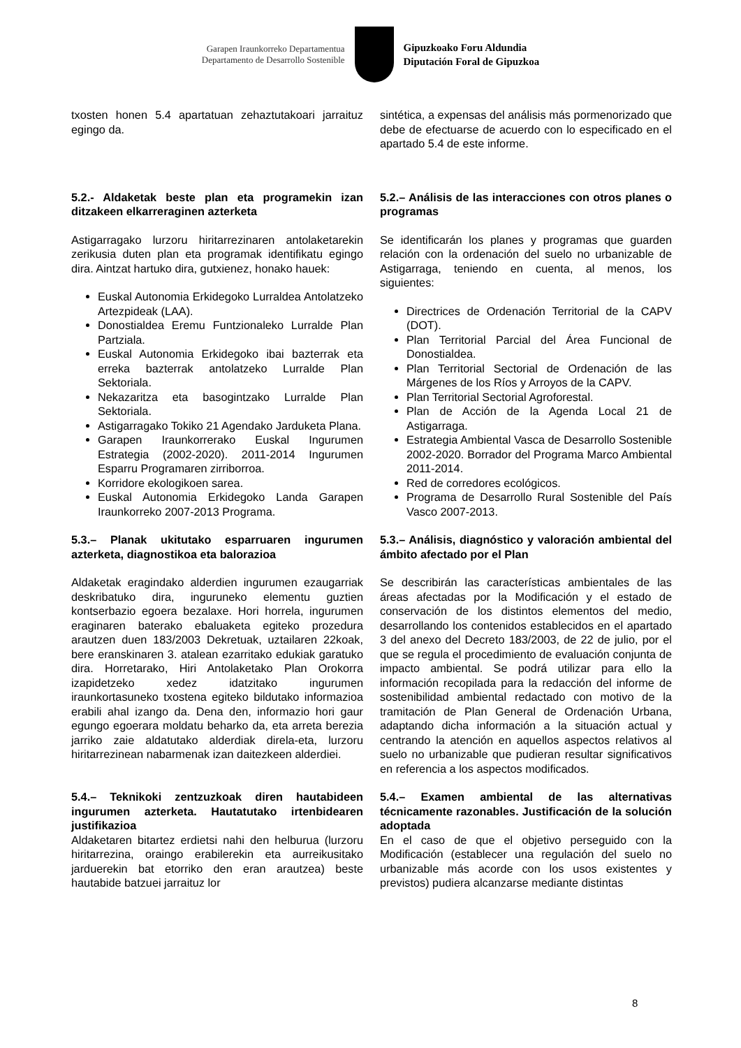Garapen Iraunkorreko Departamentua
Departamento de Desarrollo Sostenible
Gipuzkoako Foru Aldundia
Diputación Foral de Gipuzkoa
txosten honen 5.4 apartatuan zehaztutakoari jarraituz egingo da.
sintética, a expensas del análisis más pormenorizado que debe de efectuarse de acuerdo con lo especificado en el apartado 5.4 de este informe.
5.2.- Aldaketak beste plan eta programekin izan ditzakeen elkarreraginen azterketa
Astigarragako lurzoru hiritarrezinaren antolaketarekin zerikusia duten plan eta programak identifikatu egingo dira. Aintzat hartuko dira, gutxienez, honako hauek:
Euskal Autonomia Erkidegoko Lurraldea Antolatzeko Artezpideak (LAA).
Donostialdea Eremu Funtzionaleko Lurralde Plan Partziala.
Euskal Autonomia Erkidegoko ibai bazterrak eta erreka bazterrak antolatzeko Lurralde Plan Sektoriala.
Nekazaritza eta basogintzako Lurralde Plan Sektoriala.
Astigarragako Tokiko 21 Agendako Jarduketa Plana.
Garapen Iraunkorrerako Euskal Ingurumen Estrategia (2002-2020). 2011-2014 Ingurumen Esparru Programaren zirriborroa.
Korridore ekologikoen sarea.
Euskal Autonomia Erkidegoko Landa Garapen Iraunkorreko 2007-2013 Programa.
5.2.– Análisis de las interacciones con otros planes o programas
Se identificarán los planes y programas que guarden relación con la ordenación del suelo no urbanizable de Astigarraga, teniendo en cuenta, al menos, los siguientes:
Directrices de Ordenación Territorial de la CAPV (DOT).
Plan Territorial Parcial del Área Funcional de Donostialdea.
Plan Territorial Sectorial de Ordenación de las Márgenes de los Ríos y Arroyos de la CAPV.
Plan Territorial Sectorial Agroforestal.
Plan de Acción de la Agenda Local 21 de Astigarraga.
Estrategia Ambiental Vasca de Desarrollo Sostenible 2002-2020. Borrador del Programa Marco Ambiental 2011-2014.
Red de corredores ecológicos.
Programa de Desarrollo Rural Sostenible del País Vasco 2007-2013.
5.3.– Planak ukitutako esparruaren ingurumen azterketa, diagnostikoa eta balorazioa
Aldaketak eragindako alderdien ingurumen ezaugarriak deskribatuko dira, inguruneko elementu guztien kontserbazio egoera bezalaxe. Hori horrela, ingurumen eraginaren baterako ebaluaketa egiteko prozedura arautzen duen 183/2003 Dekretuak, uztailaren 22koak, bere eranskinaren 3. atalean ezarritako edukiak garatuko dira. Horretarako, Hiri Antolaketako Plan Orokorra izapidetzeko xedez idatzitako ingurumen iraunkortasuneko txostena egiteko bildutako informazioa erabili ahal izango da. Dena den, informazio hori gaur egungo egoerara moldatu beharko da, eta arreta berezia jarriko zaie aldatutako alderdiak direla-eta, lurzoru hiritarrezinean nabarmenak izan daitezkeen alderdiei.
5.3.– Análisis, diagnóstico y valoración ambiental del ámbito afectado por el Plan
Se describirán las características ambientales de las áreas afectadas por la Modificación y el estado de conservación de los distintos elementos del medio, desarrollando los contenidos establecidos en el apartado 3 del anexo del Decreto 183/2003, de 22 de julio, por el que se regula el procedimiento de evaluación conjunta de impacto ambiental. Se podrá utilizar para ello la información recopilada para la redacción del informe de sostenibilidad ambiental redactado con motivo de la tramitación de Plan General de Ordenación Urbana, adaptando dicha información a la situación actual y centrando la atención en aquellos aspectos relativos al suelo no urbanizable que pudieran resultar significativos en referencia a los aspectos modificados.
5.4.– Teknikoki zentzuzkoak diren hautabideen ingurumen azterketa. Hautatutako irtenbidearen justifikazioa
Aldaketaren bitartez erdietsi nahi den helburua (lurzoru hiritarrezina, oraingo erabilerekin eta aurreikusitako jarduerekin bat etorriko den eran arautzea) beste hautabide batzuei jarraituz lor
5.4.– Examen ambiental de las alternativas técnicamente razonables. Justificación de la solución adoptada
En el caso de que el objetivo perseguido con la Modificación (establecer una regulación del suelo no urbanizable más acorde con los usos existentes y previstos) pudiera alcanzarse mediante distintas
8